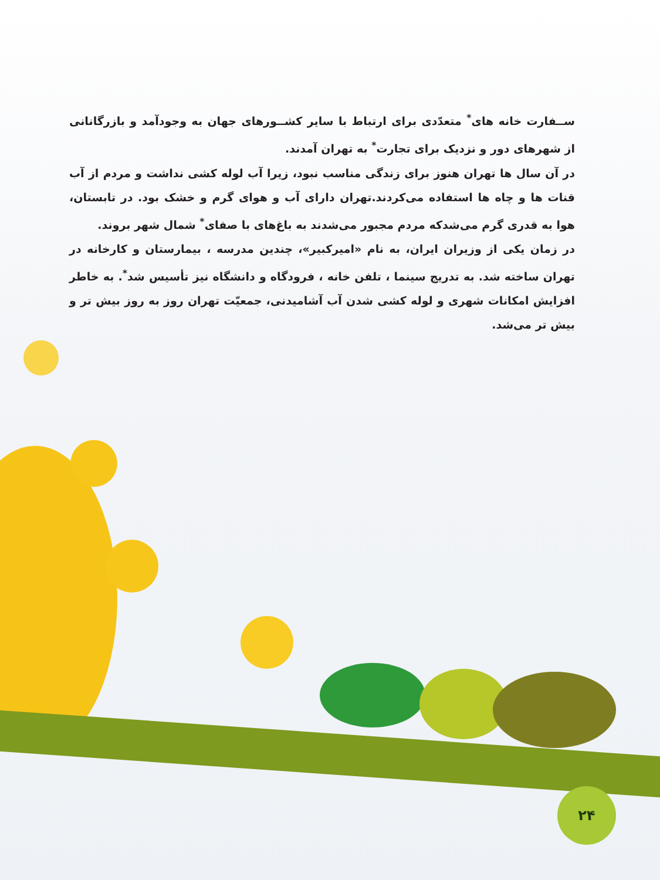ســفارت خانه های<sup>*</sup> متعدّدی برای ارتباط با سایر کشــورهای جهان به وجودآمد و بازرگانانی از شهرهای دور و نزدیک برای تجارت<sup>*</sup> به تهران آمدند.
در آن سال ها تهران هنوز برای زندگی مناسب نبود، زیرا آب لوله کشی نداشت و مردم از آب قنات ها و چاه ها استفاده می‌کردند.تهران دارای آب و هوای گرم و خشک بود. در تابستان، هوا به قدری گرم می‌شدکه مردم مجبور می‌شدند به باغ‌های با صفای<sup>*</sup> شمال شهر بروند.
در زمان یکی از وزیران ایران، به نام «امیرکبیر»، چندین مدرسه ، بیمارستان و کارخانه در تهران ساخته شد. به تدریج سینما ، تلفن خانه ، فرودگاه و دانشگاه نیز تأسیس شد<sup>*</sup>. به خاطر افزایش امکانات شهری و لوله کشی شدن آب آشامیدنی، جمعیّت تهران روز به روز بیش تر و بیش تر می‌شد.
۲۴